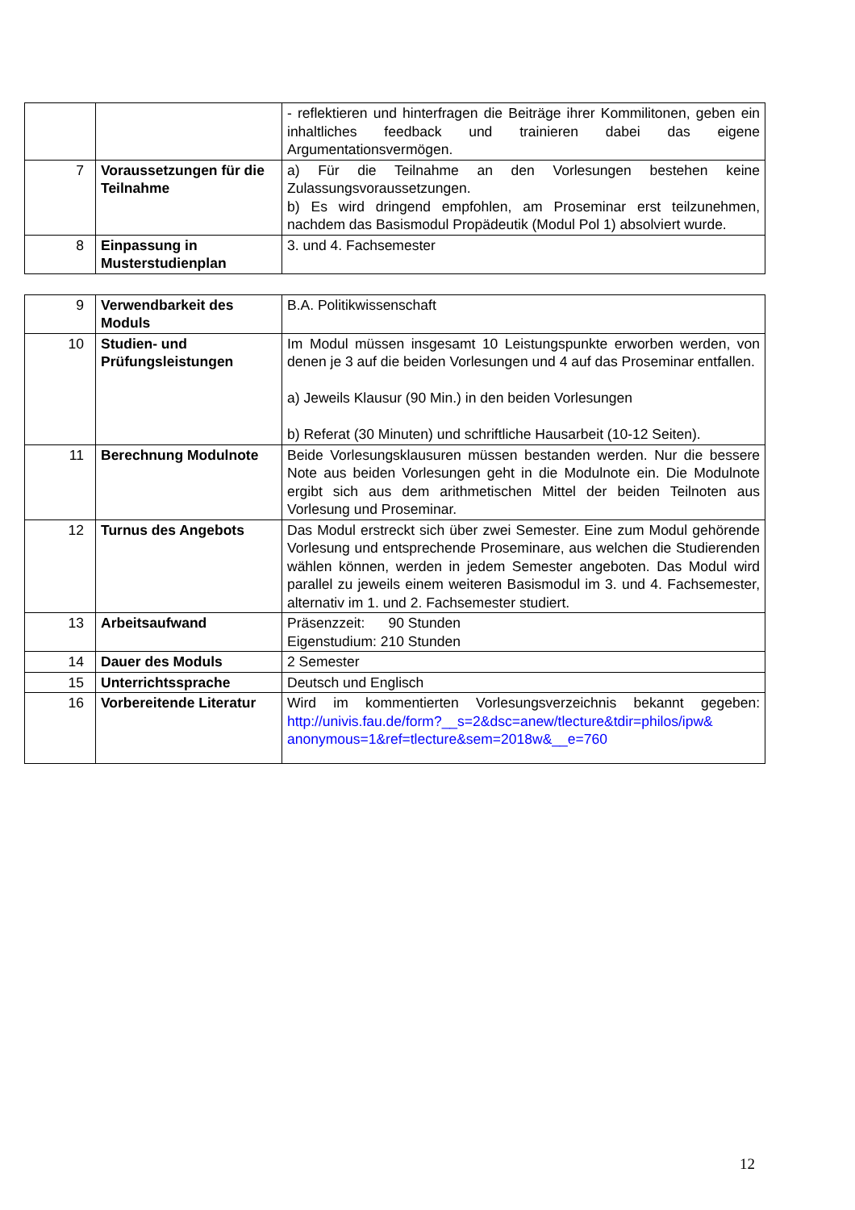| | | - reflektieren und hinterfragen die Beiträge ihrer Kommilitonen, geben ein inhaltliches feedback und trainieren dabei das eigene Argumentationsvermögen. |
| 7 | Voraussetzungen für die Teilnahme | a) Für die Teilnahme an den Vorlesungen bestehen keine Zulassungsvoraussetzungen. b) Es wird dringend empfohlen, am Proseminar erst teilzunehmen, nachdem das Basismodul Propädeutik (Modul Pol 1) absolviert wurde. |
| 8 | Einpassung in Musterstudienplan | 3. und 4. Fachsemester |
| 9 | Verwendbarkeit des Moduls | B.A. Politikwissenschaft |
| 10 | Studien- und Prüfungsleistungen | Im Modul müssen insgesamt 10 Leistungspunkte erworben werden, von denen je 3 auf die beiden Vorlesungen und 4 auf das Proseminar entfallen. a) Jeweils Klausur (90 Min.) in den beiden Vorlesungen b) Referat (30 Minuten) und schriftliche Hausarbeit (10-12 Seiten). |
| 11 | Berechnung Modulnote | Beide Vorlesungsklausuren müssen bestanden werden. Nur die bessere Note aus beiden Vorlesungen geht in die Modulnote ein. Die Modulnote ergibt sich aus dem arithmetischen Mittel der beiden Teilnoten aus Vorlesung und Proseminar. |
| 12 | Turnus des Angebots | Das Modul erstreckt sich über zwei Semester. Eine zum Modul gehörende Vorlesung und entsprechende Proseminare, aus welchen die Studierenden wählen können, werden in jedem Semester angeboten. Das Modul wird parallel zu jeweils einem weiteren Basismodul im 3. und 4. Fachsemester, alternativ im 1. und 2. Fachsemester studiert. |
| 13 | Arbeitsaufwand | Präsenzzeit: 90 Stunden Eigenstudium: 210 Stunden |
| 14 | Dauer des Moduls | 2 Semester |
| 15 | Unterrichtssprache | Deutsch und Englisch |
| 16 | Vorbereitende Literatur | Wird im kommentierten Vorlesungsverzeichnis bekannt gegeben: http://univis.fau.de/form?__s=2&dsc=anew/tlecture&tdir=philos/ipw& anonymous=1&ref=tlecture&sem=2018w&__e=760 |
12